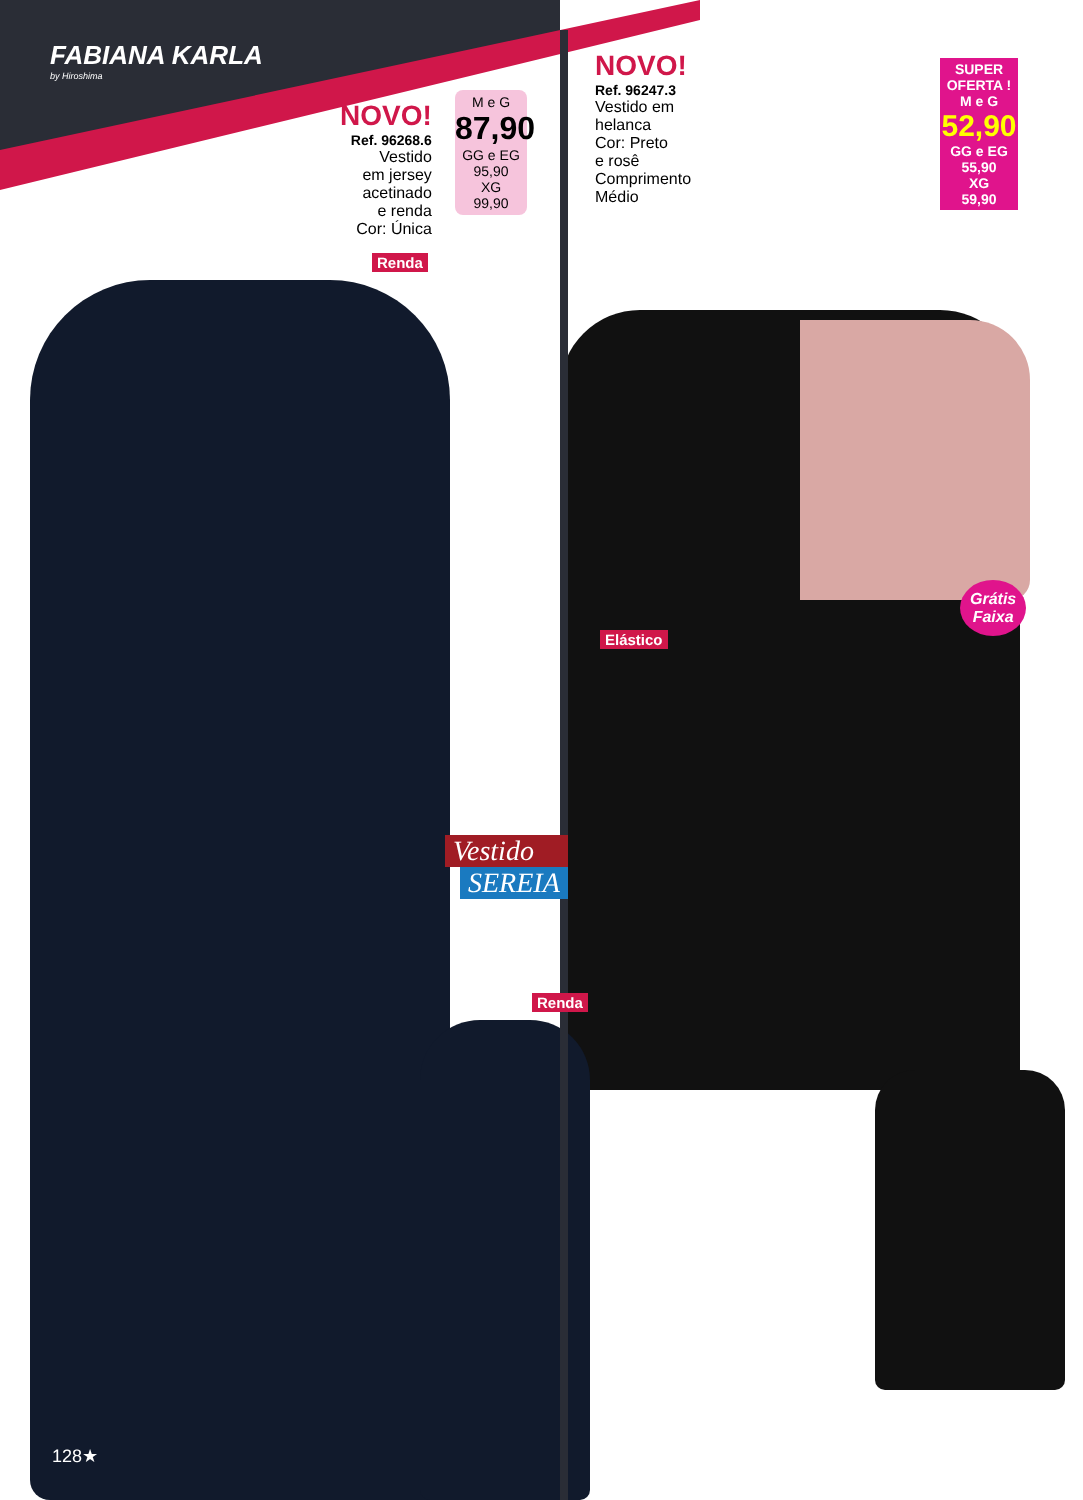FABIANA KARLA
by Hiroshima
NOVO!
Ref. 96268.6
Vestido
em jersey
acetinado
e renda
Cor: Única
M e G
87,90
GG e EG
95,90
XG
99,90
Renda
NOVO!
Ref. 96247.3
Vestido em
helanca
Cor: Preto
e rosê
Comprimento
Médio
SUPER
OFERTA !
M e G
52,90
GG e EG
55,90
XG
59,90
Grátis
Faixa
Elástico
Vestido
SEREIA
Renda
128★